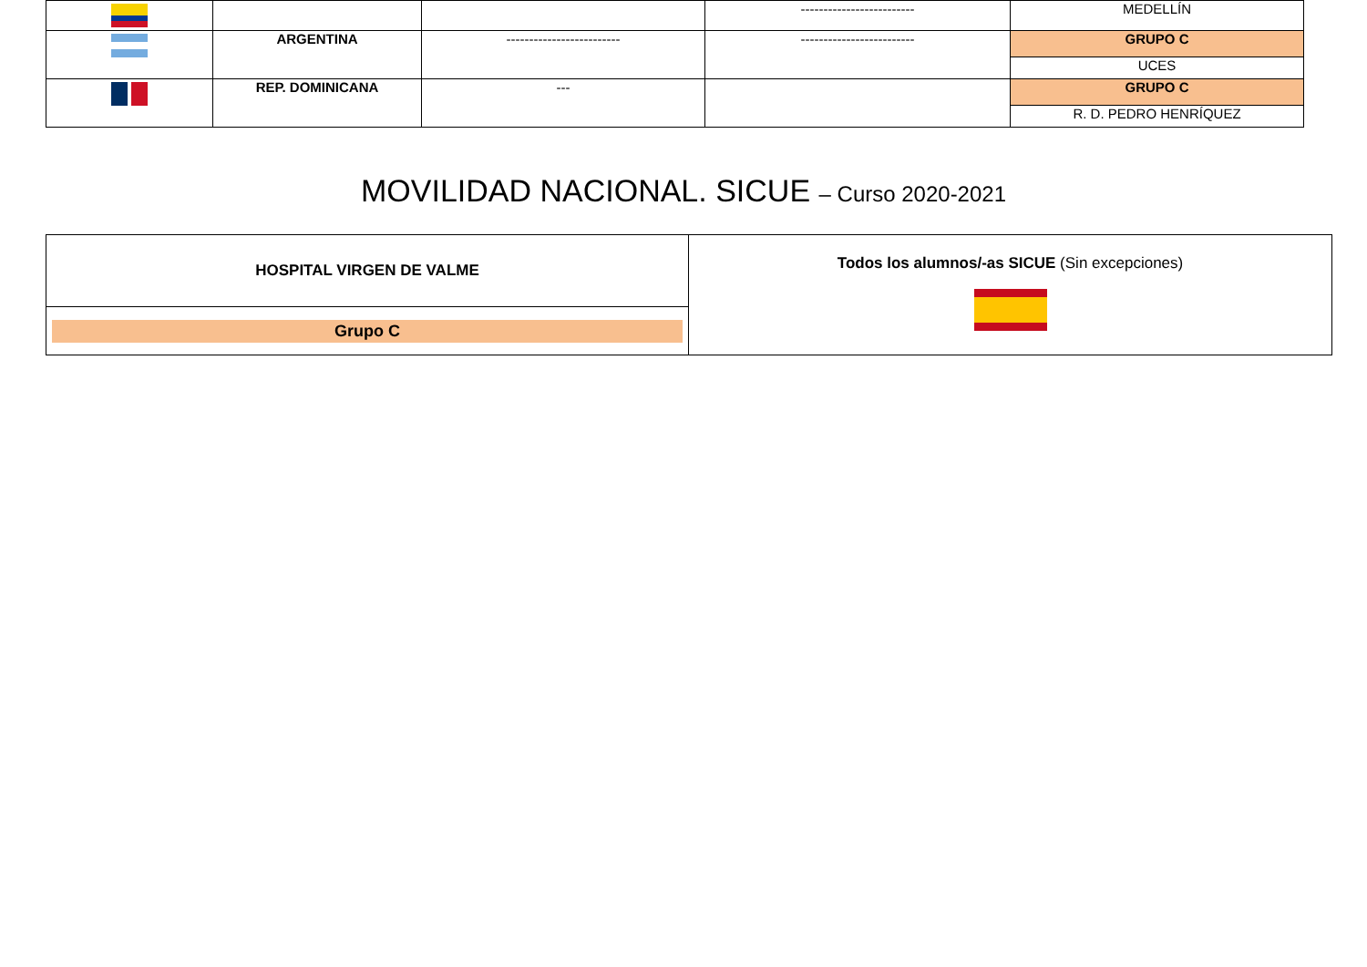| | | | ------------------------- | MEDELLÍN |
| | ARGENTINA | ------------------------- | ------------------------- | GRUPO C |
| | | | | UCES |
| | REP. DOMINICANA | --- | | GRUPO C |
| | | | | R. D. PEDRO HENRÍQUEZ |
MOVILIDAD NACIONAL. SICUE – Curso 2020-2021
| HOSPITAL VIRGEN DE VALME | Todos los alumnos/-as SICUE (Sin excepciones) |
| Grupo C | |